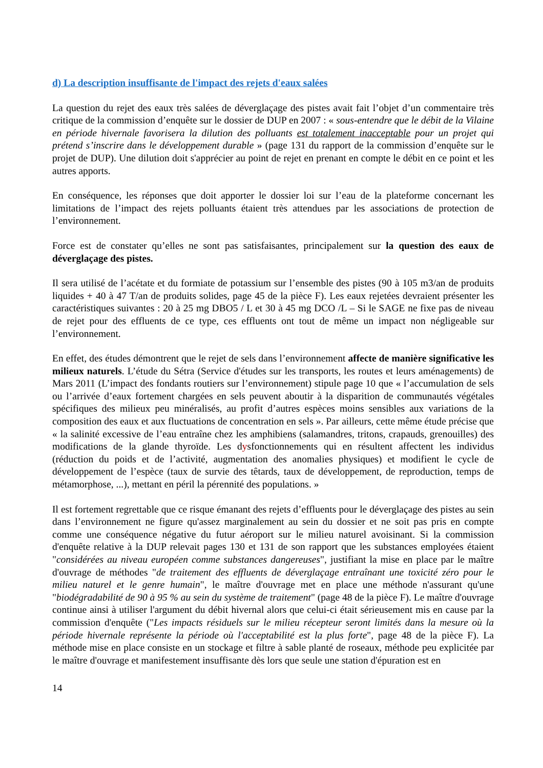d) La description insuffisante de l'impact des rejets d'eaux salées
La question du rejet des eaux très salées de déverglaçage des pistes avait fait l’objet d’un commentaire très critique de la commission d’enquête sur le dossier de DUP en 2007 : « sous-entendre que le débit de la Vilaine en période hivernale favorisera la dilution des polluants est totalement inacceptable pour un projet qui prétend s’inscrire dans le développement durable » (page 131 du rapport de la commission d’enquête sur le projet de DUP). Une dilution doit s'apprécier au point de rejet en prenant en compte le débit en ce point et les autres apports.
En conséquence, les réponses que doit apporter le dossier loi sur l’eau de la plateforme concernant les limitations de l’impact des rejets polluants étaient très attendues par les associations de protection de l’environnement.
Force est de constater qu’elles ne sont pas satisfaisantes, principalement sur la question des eaux de déverglaçage des pistes.
Il sera utilisé de l’acétate et du formiate de potassium sur l’ensemble des pistes (90 à 105 m3/an de produits liquides + 40 à 47 T/an de produits solides, page 45 de la pièce F). Les eaux rejetées devraient présenter les caractéristiques suivantes : 20 à 25 mg DBO5 / L et 30 à 45 mg DCO /L – Si le SAGE ne fixe pas de niveau de rejet pour des effluents de ce type, ces effluents ont tout de même un impact non négligeable sur l’environnement.
En effet, des études démontrent que le rejet de sels dans l’environnement affecte de manière significative les milieux naturels. L’étude du Sétra (Service d'études sur les transports, les routes et leurs aménagements) de Mars 2011 (L’impact des fondants routiers sur l’environnement) stipule page 10 que « l’accumulation de sels ou l’arrivée d’eaux fortement chargées en sels peuvent aboutir à la disparition de communautés végétales spécifiques des milieux peu minéralisés, au profit d’autres espèces moins sensibles aux variations de la composition des eaux et aux fluctuations de concentration en sels ». Par ailleurs, cette même étude précise que « la salinité excessive de l’eau entraîne chez les amphibiens (salamandres, tritons, crapauds, grenouilles) des modifications de la glande thyroïde. Les dysfonctionnements qui en résultent affectent les individus (réduction du poids et de l’activité, augmentation des anomalies physiques) et modifient le cycle de développement de l’espèce (taux de survie des têtards, taux de développement, de reproduction, temps de métamorphose, ...), mettant en péril la pérennité des populations. »
Il est fortement regrettable que ce risque émanant des rejets d’effluents pour le déverglaçage des pistes au sein dans l’environnement ne figure qu'assez marginalement au sein du dossier et ne soit pas pris en compte comme une conséquence négative du futur aéroport sur le milieu naturel avoisinant. Si la commission d'enquête relative à la DUP relevait pages 130 et 131 de son rapport que les substances employées étaient "considérées au niveau européen comme substances dangereuses", justifiant la mise en place par le maître d'ouvrage de méthodes "de traitement des effluents de déverglaçage entraînant une toxicité zéro pour le milieu naturel et le genre humain", le maître d'ouvrage met en place une méthode n'assurant qu'une "biodégradabilité de 90 à 95 % au sein du système de traitement" (page 48 de la pièce F). Le maître d'ouvrage continue ainsi à utiliser l'argument du débit hivernal alors que celui-ci était sérieusement mis en cause par la commission d'enquête ("Les impacts résiduels sur le milieu récepteur seront limités dans la mesure où la période hivernale représente la période où l'acceptabilité est la plus forte", page 48 de la pièce F). La méthode mise en place consiste en un stockage et filtre à sable planté de roseaux, méthode peu explicitée par le maître d'ouvrage et manifestement insuffisante dès lors que seule une station d'épuration est en
14